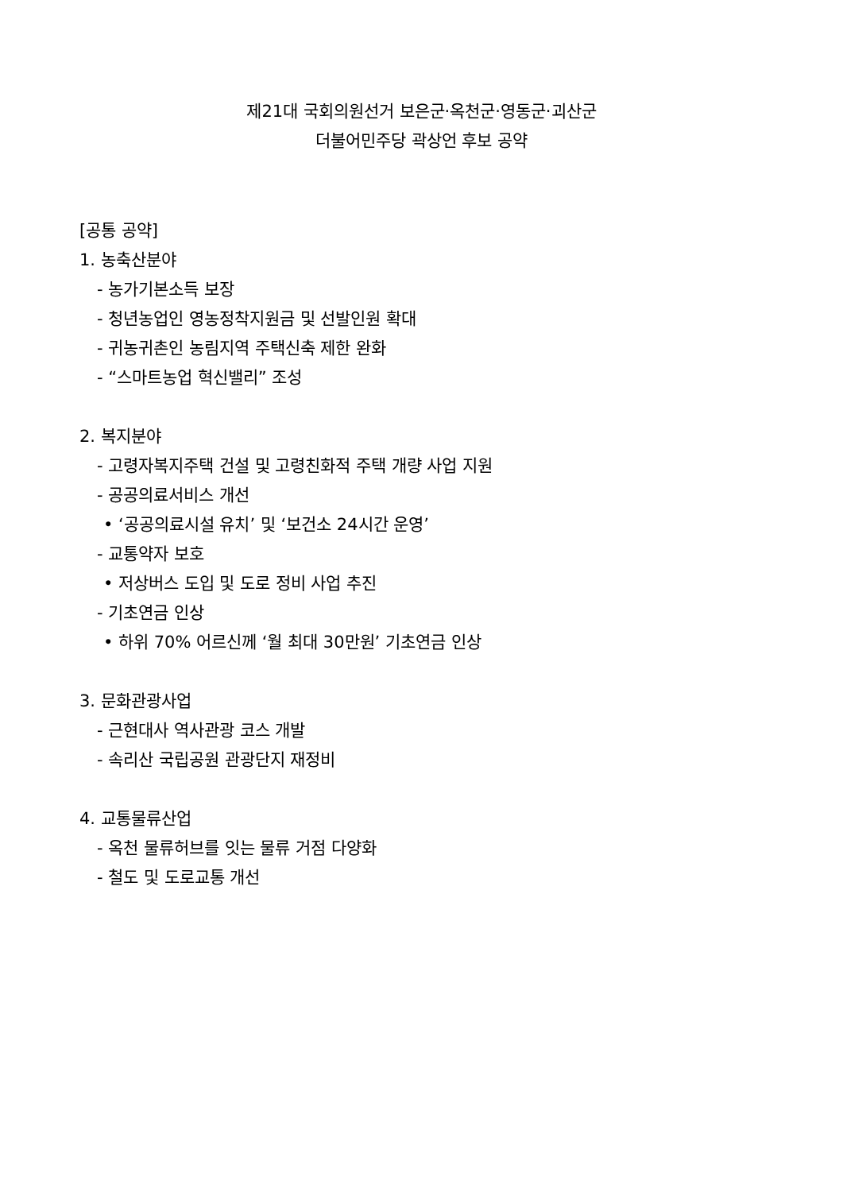제21대 국회의원선거 보은군·옥천군·영동군·괴산군
더불어민주당 곽상언 후보 공약
[공통 공약]
1. 농축산분야
- 농가기본소득 보장
- 청년농업인 영농정착지원금 및 선발인원 확대
- 귀농귀촌인 농림지역 주택신축 제한 완화
- “스마트농업 혁신밸리” 조성
2. 복지분야
- 고령자복지주택 건설 및 고령친화적 주택 개량 사업 지원
- 공공의료서비스 개선
• ‘공공의료시설 유치’ 및 ‘보건소 24시간 운영’
- 교통약자 보호
• 저상버스 도입 및 도로 정비 사업 추진
- 기초연금 인상
• 하위 70% 어르신께 ‘월 최대 30만원’ 기초연금 인상
3. 문화관광사업
- 근현대사 역사관광 코스 개발
- 속리산 국립공원 관광단지 재정비
4. 교통물류산업
- 옥천 물류허브를 잇는 물류 거점 다양화
- 철도 및 도로교통 개선